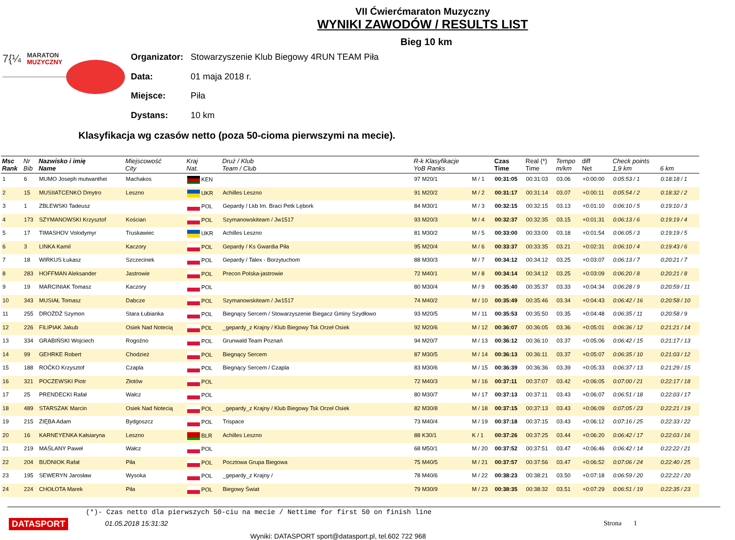VII Ćwierćmaraton Muzyczny
WYNIKI ZAWODÓW / RESULTS LIST
Bieg 10 km
7{¼
MARATON
MUZYCZNY
| Organizator: | Stowarzyszenie Klub Biegowy 4RUN TEAM Piła |
| Data: | 01 maja 2018 r. |
| Miejsce: | Piła |
| Dystans: | 10 km |
Klasyfikacja wg czasów netto (poza 50-cioma pierwszymi na mecie).
| Msc Rank | Nr Bib | Nazwisko i imię Name | Miejscowość City | Kraj Nat. | Druż / Klub Team / Club | R-k Klasyfikacje YoB Ranks | | Czas Time | Real (*) Time | Tempo m/km | diff Net | Check points 1,9 km | 6 km |
| --- | --- | --- | --- | --- | --- | --- | --- | --- | --- | --- | --- | --- | --- |
| 1 | 6 | MUMO Joseph mutwanthei | Machakos | KEN | | 97 M20/1 | M / 1 | 00:31:05 | 00:31:03 | 03.06 | +0:00:00 | 0:05:53 / 1 | 0:18:18 / 1 |
| 2 | 15 | MUSIIATCENKO Dmytro | Leszno | UKR | Achilles Leszno | 91 M20/2 | M / 2 | 00:31:17 | 00:31:14 | 03.07 | +0:00:11 | 0:05:54 / 2 | 0:18:32 / 2 |
| 3 | 1 | ZBLEWSKI Tadeusz | | POL | Gepardy / Lkb Im. Braci Petk Lębork | 84 M30/1 | M / 3 | 00:32:15 | 00:32:15 | 03.13 | +0:01:10 | 0:06:10 / 5 | 0:19:10 / 3 |
| 4 | 173 | SZYMANOWSKI Krzysztof | Kościan | POL | Szymanowskiteam / Jw1517 | 93 M20/3 | M / 4 | 00:32:37 | 00:32:35 | 03.15 | +0:01:31 | 0:06:13 / 6 | 0:19:19 / 4 |
| 5 | 17 | TIMASHOV Volodymyr | Truskawiec | UKR | Achilles Leszno | 81 M30/2 | M / 5 | 00:33:00 | 00:33:00 | 03.18 | +0:01:54 | 0:06:05 / 3 | 0:19:19 / 5 |
| 6 | 3 | LINKA Kamil | Kaczory | POL | Gepardy / Ks Gwardia Piła | 95 M20/4 | M / 6 | 00:33:37 | 00:33:35 | 03.21 | +0:02:31 | 0:06:10 / 4 | 0:19:43 / 6 |
| 7 | 18 | WIRKUS Łukasz | Szczecinek | POL | Gepardy / Talex - Borzytuchom | 88 M30/3 | M / 7 | 00:34:12 | 00:34:12 | 03.25 | +0:03:07 | 0:06:13 / 7 | 0:20:21 / 7 |
| 8 | 283 | HOFFMAN Aleksander | Jastrowie | POL | Precon Polska-jastrowie | 72 M40/1 | M / 8 | 00:34:14 | 00:34:12 | 03.25 | +0:03:09 | 0:06:20 / 8 | 0:20:21 / 8 |
| 9 | 19 | MARCINIAK Tomasz | Kaczory | POL | | 80 M30/4 | M / 9 | 00:35:40 | 00:35:37 | 03.33 | +0:04:34 | 0:06:28 / 9 | 0:20:59 / 11 |
| 10 | 343 | MUSIAŁ Tomasz | Dabcze | POL | Szymanowskiteam / Jw1517 | 74 M40/2 | M / 10 | 00:35:49 | 00:35:46 | 03.34 | +0:04:43 | 0:06:42 / 16 | 0:20:58 / 10 |
| 11 | 255 | DROŻDŻ Szymon | Stara Łubianka | POL | Biegnący Sercem / Stowarzyszenie Biegacz Gminy Szydłowo | 93 M20/5 | M / 11 | 00:35:53 | 00:35:50 | 03.35 | +0:04:48 | 0:06:35 / 11 | 0:20:58 / 9 |
| 12 | 226 | FILIPIAK Jakub | Osiek Nad Notecią | POL | _gepardy_z Krajny / Klub Biegowy Tsk Orzeł Osiek | 92 M20/6 | M / 12 | 00:36:07 | 00:36:05 | 03.36 | +0:05:01 | 0:06:36 / 12 | 0:21:21 / 14 |
| 13 | 334 | GRABIŃSKI Wojciech | Rogoźno | POL | Grunwald Team Poznań | 94 M20/7 | M / 13 | 00:36:12 | 00:36:10 | 03.37 | +0:05:06 | 0:06:42 / 15 | 0:21:17 / 13 |
| 14 | 99 | GEHRKE Robert | Chodzież | POL | Biegnący Sercem | 87 M30/5 | M / 14 | 00:36:13 | 00:36:11 | 03.37 | +0:05:07 | 0:06:35 / 10 | 0:21:03 / 12 |
| 15 | 188 | ROĆKO Krzysztof | Czapla | POL | Biegnący Sercem / Czapla | 83 M30/6 | M / 15 | 00:36:39 | 00:36:36 | 03.39 | +0:05:33 | 0:06:37 / 13 | 0:21:29 / 15 |
| 16 | 321 | POCZEWSKI Piotr | Złotów | POL | | 72 M40/3 | M / 16 | 00:37:11 | 00:37:07 | 03.42 | +0:06:05 | 0:07:00 / 21 | 0:22:17 / 18 |
| 17 | 25 | PRENDECKI Rafał | Wałcz | POL | | 80 M30/7 | M / 17 | 00:37:13 | 00:37:11 | 03.43 | +0:06:07 | 0:06:51 / 18 | 0:22:03 / 17 |
| 18 | 489 | STARSZAK Marcin | Osiek Nad Notecią | POL | _gepardy_z Krajny / Klub Biegowy Tsk Orzeł Osiek | 82 M30/8 | M / 18 | 00:37:15 | 00:37:13 | 03.43 | +0:06:09 | 0:07:05 / 23 | 0:22:21 / 19 |
| 19 | 215 | ZIĘBA Adam | Bydgoszcz | POL | Trispace | 73 M40/4 | M / 19 | 00:37:18 | 00:37:15 | 03.43 | +0:06:12 | 0:07:16 / 25 | 0:22:33 / 22 |
| 20 | 16 | KARNEYENKA Kałsiaryna | Leszno | BLR | Achilles Leszno | 88 K30/1 | K / 1 | 00:37:26 | 00:37:25 | 03.44 | +0:06:20 | 0:06:42 / 17 | 0:22:03 / 16 |
| 21 | 219 | MAŚLANY Paweł | Wałcz | POL | | 68 M50/1 | M / 20 | 00:37:52 | 00:37:51 | 03.47 | +0:06:46 | 0:06:42 / 14 | 0:22:22 / 21 |
| 22 | 204 | BUDNIOK Rafał | Piła | POL | Pocztowa Grupa Biegowa | 75 M40/5 | M / 21 | 00:37:57 | 00:37:56 | 03.47 | +0:06:52 | 0:07:06 / 24 | 0:22:40 / 25 |
| 23 | 195 | SEWERYN Jarosław | Wysoka | POL | _gepardy_z Krajny / | 78 M40/6 | M / 22 | 00:38:23 | 00:38:21 | 03.50 | +0:07:18 | 0:06:59 / 20 | 0:22:22 / 20 |
| 24 | 224 | CHOŁOTA Marek | Piła | POL | Biegowy Świat | 79 M30/9 | M / 23 | 00:38:35 | 00:38:32 | 03.51 | +0:07:29 | 0:06:51 / 19 | 0:22:35 / 23 |
(*)- Czas netto dla pierwszych 50-ciu na mecie / Nettime for first 50 on finish line
DATASPORT 01.05.2018 15:31:32 Strona 1
Wyniki: DATASPORT sport@datasport.pl, tel.602 722 968